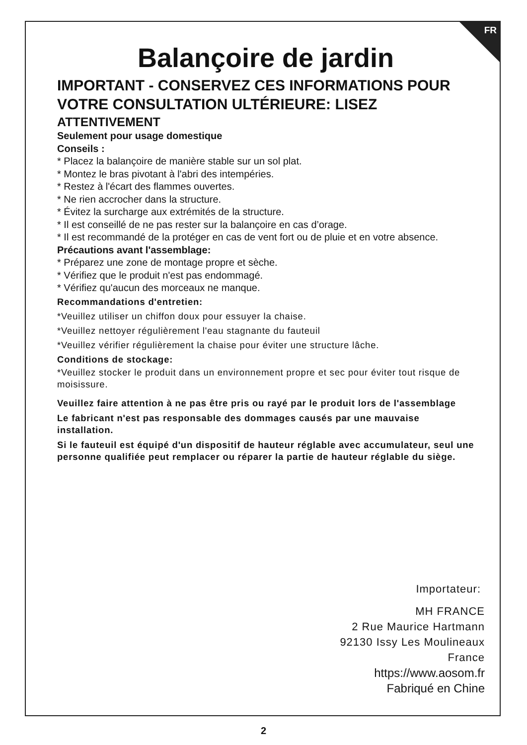FR
Balançoire de jardin
IMPORTANT - CONSERVEZ CES INFORMATIONS POUR VOTRE CONSULTATION ULTÉRIEURE: LISEZ
ATTENTIVEMENT
Seulement pour usage domestique
Conseils :
* Placez la balançoire de manière stable sur un sol plat.
* Montez le bras pivotant à l'abri des intempéries.
* Restez à l'écart des flammes ouvertes.
* Ne rien accrocher dans la structure.
* Évitez la surcharge aux extrémités de la structure.
* Il est conseillé de ne pas rester sur la balançoire en cas d’orage.
* Il est recommandé de la protéger en cas de vent fort ou de pluie et en votre absence.
Précautions avant l'assemblage:
* Préparez une zone de montage propre et sèche.
* Vérifiez que le produit n'est pas endommagé.
* Vérifiez qu'aucun des morceaux ne manque.
Recommandations d'entretien:
*Veuillez utiliser un chiffon doux pour essuyer la chaise.
*Veuillez nettoyer régulièrement l'eau stagnante du fauteuil
*Veuillez vérifier régulièrement la chaise pour éviter une structure lâche.
Conditions de stockage:
*Veuillez stocker le produit dans un environnement propre et sec pour éviter tout risque de moisissure.
Veuillez faire attention à ne pas être pris ou rayé par le produit lors de l'assemblage
Le fabricant n'est pas responsable des dommages causés par une mauvaise installation.
Si le fauteuil est équipé d'un dispositif de hauteur réglable avec accumulateur, seul une personne qualifiée peut remplacer ou réparer la partie de hauteur réglable du siège.
Importateur:
MH FRANCE
2 Rue Maurice Hartmann
92130 Issy Les Moulineaux
France
https://www.aosom.fr
Fabriqué en Chine
2